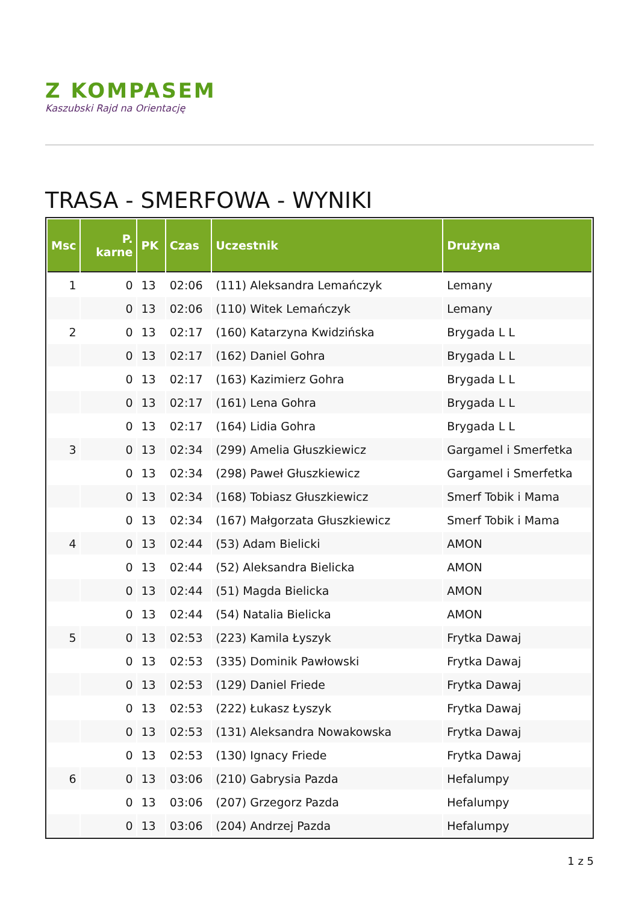Z KOMPASEM
Kaszubski Rajd na Orientację
TRASA - SMERFOWA - WYNIKI
| Msc | P. karne | PK | Czas | Uczestnik | Drużyna |
| --- | --- | --- | --- | --- | --- |
| 1 | 0 | 13 | 02:06 | (111) Aleksandra Lemańczyk | Lemany |
| | 0 | 13 | 02:06 | (110) Witek Lemańczyk | Lemany |
| 2 | 0 | 13 | 02:17 | (160) Katarzyna Kwidzińska | Brygada L L |
| | 0 | 13 | 02:17 | (162) Daniel Gohra | Brygada L L |
| | 0 | 13 | 02:17 | (163) Kazimierz Gohra | Brygada L L |
| | 0 | 13 | 02:17 | (161) Lena Gohra | Brygada L L |
| | 0 | 13 | 02:17 | (164) Lidia Gohra | Brygada L L |
| 3 | 0 | 13 | 02:34 | (299) Amelia Głuszkiewicz | Gargamel i Smerfetka |
| | 0 | 13 | 02:34 | (298) Paweł Głuszkiewicz | Gargamel i Smerfetka |
| | 0 | 13 | 02:34 | (168) Tobiasz Głuszkiewicz | Smerf Tobik i Mama |
| | 0 | 13 | 02:34 | (167) Małgorzata Głuszkiewicz | Smerf Tobik i Mama |
| 4 | 0 | 13 | 02:44 | (53) Adam Bielicki | AMON |
| | 0 | 13 | 02:44 | (52) Aleksandra Bielicka | AMON |
| | 0 | 13 | 02:44 | (51) Magda Bielicka | AMON |
| | 0 | 13 | 02:44 | (54) Natalia Bielicka | AMON |
| 5 | 0 | 13 | 02:53 | (223) Kamila Łyszyk | Frytka Dawaj |
| | 0 | 13 | 02:53 | (335) Dominik Pawłowski | Frytka Dawaj |
| | 0 | 13 | 02:53 | (129) Daniel Friede | Frytka Dawaj |
| | 0 | 13 | 02:53 | (222) Łukasz Łyszyk | Frytka Dawaj |
| | 0 | 13 | 02:53 | (131) Aleksandra Nowakowska | Frytka Dawaj |
| | 0 | 13 | 02:53 | (130) Ignacy Friede | Frytka Dawaj |
| 6 | 0 | 13 | 03:06 | (210) Gabrysia Pazda | Hefalumpy |
| | 0 | 13 | 03:06 | (207) Grzegorz Pazda | Hefalumpy |
| | 0 | 13 | 03:06 | (204) Andrzej Pazda | Hefalumpy |
1 z 5